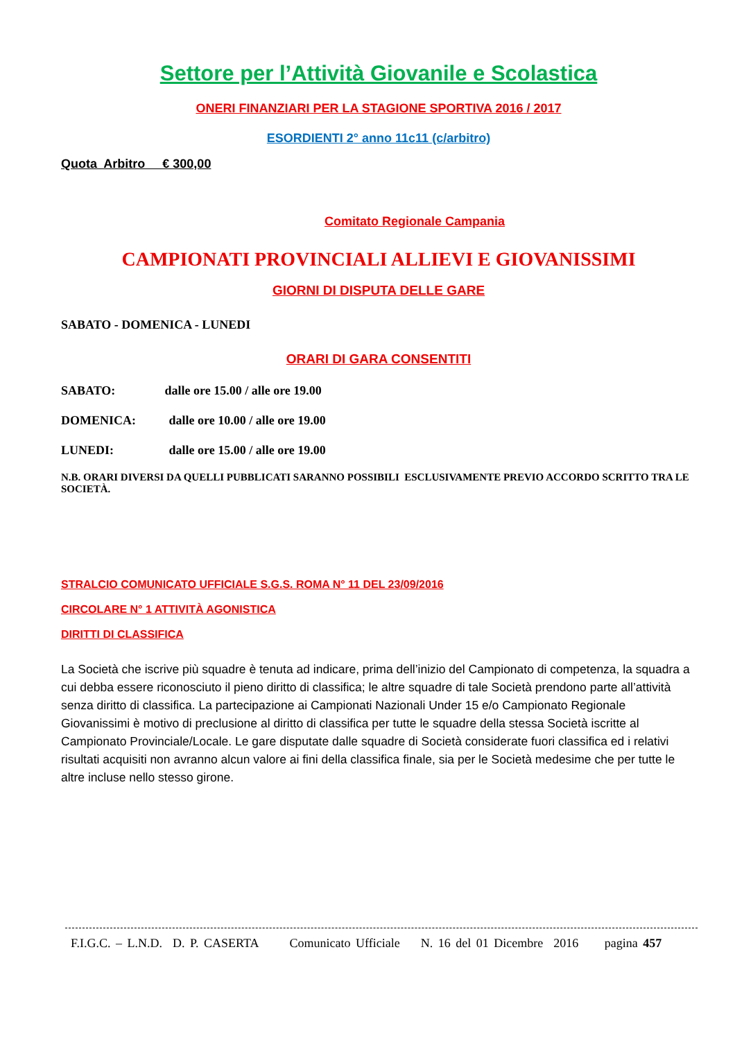Settore per l’Attività Giovanile e Scolastica
ONERI FINANZIARI PER LA STAGIONE SPORTIVA 2016 / 2017
ESORDIENTI 2° anno 11c11 (c/arbitro)
Quota Arbitro € 300,00
Comitato Regionale Campania
CAMPIONATI PROVINCIALI ALLIEVI E GIOVANISSIMI
GIORNI DI DISPUTA DELLE GARE
SABATO - DOMENICA - LUNEDI
ORARI DI GARA CONSENTITI
SABATO: dalle ore 15.00 / alle ore 19.00
DOMENICA: dalle ore 10.00 / alle ore 19.00
LUNEDI: dalle ore 15.00 / alle ore 19.00
N.B. ORARI DIVERSI DA QUELLI PUBBLICATI SARANNO POSSIBILI ESCLUSIVAMENTE PREVIO ACCORDO SCRITTO TRA LE SOCIETÀ.
STRALCIO COMUNICATO UFFICIALE S.G.S. ROMA N° 11 DEL 23/09/2016
CIRCOLARE N° 1 ATTIVITÀ AGONISTICA
DIRITTI DI CLASSIFICA
La Società che iscrive più squadre è tenuta ad indicare, prima dell’inizio del Campionato di competenza, la squadra a cui debba essere riconosciuto il pieno diritto di classifica; le altre squadre di tale Società prendono parte all’attività senza diritto di classifica. La partecipazione ai Campionati Nazionali Under 15 e/o Campionato Regionale Giovanissimi è motivo di preclusione al diritto di classifica per tutte le squadre della stessa Società iscritte al Campionato Provinciale/Locale. Le gare disputate dalle squadre di Società considerate fuori classifica ed i relativi risultati acquisiti non avranno alcun valore ai fini della classifica finale, sia per le Società medesime che per tutte le altre incluse nello stesso girone.
F.I.G.C. – L.N.D. D. P. CASERTA Comunicato Ufficiale N. 16 del 01 Dicembre 2016 pagina 457